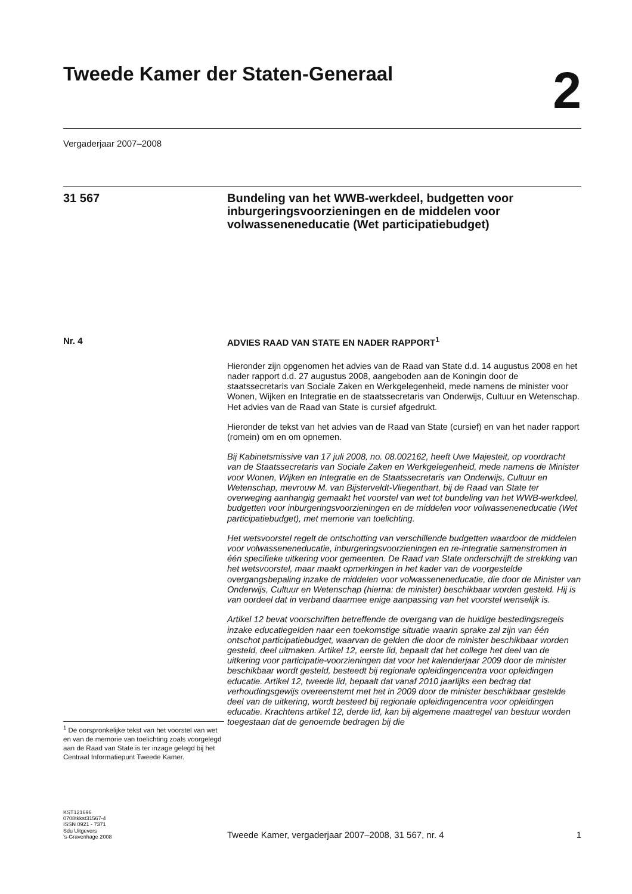Tweede Kamer der Staten-Generaal
2
Vergaderjaar 2007–2008
31 567
Bundeling van het WWB-werkdeel, budgetten voor inburgeringsvoorzieningen en de middelen voor volwasseneneducatie (Wet participatiebudget)
Nr. 4
<sup>1</sup> De oorspronkelijke tekst van het voorstel van wet en van de memorie van toelichting zoals voorgelegd aan de Raad van State is ter inzage gelegd bij het Centraal Informatiepunt Tweede Kamer.
ADVIES RAAD VAN STATE EN NADER RAPPORT<sup>1</sup>
Hieronder zijn opgenomen het advies van de Raad van State d.d. 14 augustus 2008 en het nader rapport d.d. 27 augustus 2008, aangeboden aan de Koningin door de staatssecretaris van Sociale Zaken en Werkgelegenheid, mede namens de minister voor Wonen, Wijken en Integratie en de staatssecretaris van Onderwijs, Cultuur en Wetenschap. Het advies van de Raad van State is cursief afgedrukt.
Hieronder de tekst van het advies van de Raad van State (cursief) en van het nader rapport (romein) om en om opnemen.
Bij Kabinetsmissive van 17 juli 2008, no. 08.002162, heeft Uwe Majesteit, op voordracht van de Staatssecretaris van Sociale Zaken en Werkgelegenheid, mede namens de Minister voor Wonen, Wijken en Integratie en de Staatssecretaris van Onderwijs, Cultuur en Wetenschap, mevrouw M. van Bijsterveldt-Vliegenthart, bij de Raad van State ter overweging aanhangig gemaakt het voorstel van wet tot bundeling van het WWB-werkdeel, budgetten voor inburgeringsvoorzieningen en de middelen voor volwasseneneducatie (Wet participatiebudget), met memorie van toelichting.
Het wetsvoorstel regelt de ontschotting van verschillende budgetten waardoor de middelen voor volwasseneneducatie, inburgeringsvoorzieningen en re-integratie samenstromen in één specifieke uitkering voor gemeenten. De Raad van State onderschrijft de strekking van het wetsvoorstel, maar maakt opmerkingen in het kader van de voorgestelde overgangsbepaling inzake de middelen voor volwasseneneducatie, die door de Minister van Onderwijs, Cultuur en Wetenschap (hierna: de minister) beschikbaar worden gesteld. Hij is van oordeel dat in verband daarmee enige aanpassing van het voorstel wenselijk is.
Artikel 12 bevat voorschriften betreffende de overgang van de huidige bestedingsregels inzake educatiegelden naar een toekomstige situatie waarin sprake zal zijn van één ontschot participatiebudget, waarvan de gelden die door de minister beschikbaar worden gesteld, deel uitmaken. Artikel 12, eerste lid, bepaalt dat het college het deel van de uitkering voor participatie-voorzieningen dat voor het kalenderjaar 2009 door de minister beschikbaar wordt gesteld, besteedt bij regionale opleidingencentra voor opleidingen educatie. Artikel 12, tweede lid, bepaalt dat vanaf 2010 jaarlijks een bedrag dat verhoudingsgewijs overeenstemt met het in 2009 door de minister beschikbaar gestelde deel van de uitkering, wordt besteed bij regionale opleidingencentra voor opleidingen educatie. Krachtens artikel 12, derde lid, kan bij algemene maatregel van bestuur worden toegestaan dat de genoemde bedragen bij die
KST121696
0708tkkst31567-4
ISSN 0921 - 7371
Sdu Uitgevers
’s-Gravenhage 2008
Tweede Kamer, vergaderjaar 2007–2008, 31 567, nr. 4 1